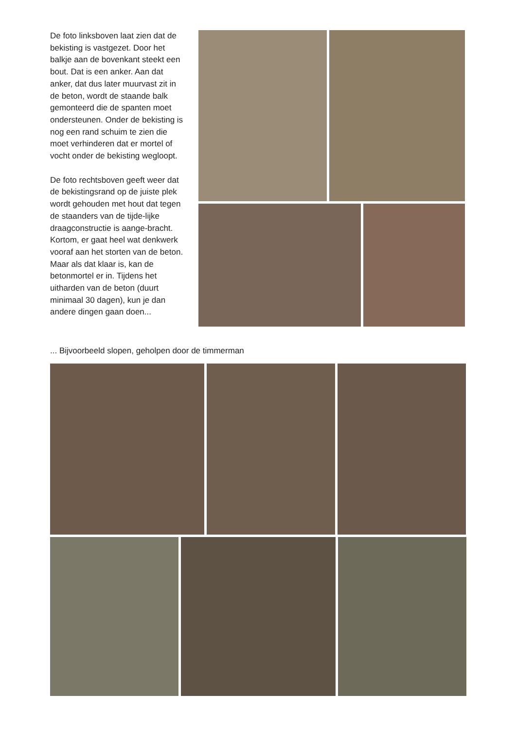De foto linksboven laat zien dat de bekisting is vastgezet. Door het balkje aan de bovenkant steekt een bout. Dat is een anker. Aan dat anker, dat dus later muurvast zit in de beton, wordt de staande balk gemonteerd die de spanten moet ondersteunen. Onder de bekisting is nog een rand schuim te zien die moet verhinderen dat er mortel of vocht onder de bekisting wegloopt.
De foto rechtsboven geeft weer dat de bekistingsrand op de juiste plek wordt gehouden met hout dat tegen de staanders van de tijde-lijke draagconstructie is aange-bracht. Kortom, er gaat heel wat denkwerk vooraf aan het storten van de beton. Maar als dat klaar is, kan de betonmortel er in. Tijdens het uitharden van de beton (duurt minimaal 30 dagen), kun je dan andere dingen gaan doen...
... Bijvoorbeeld slopen, geholpen door de timmerman